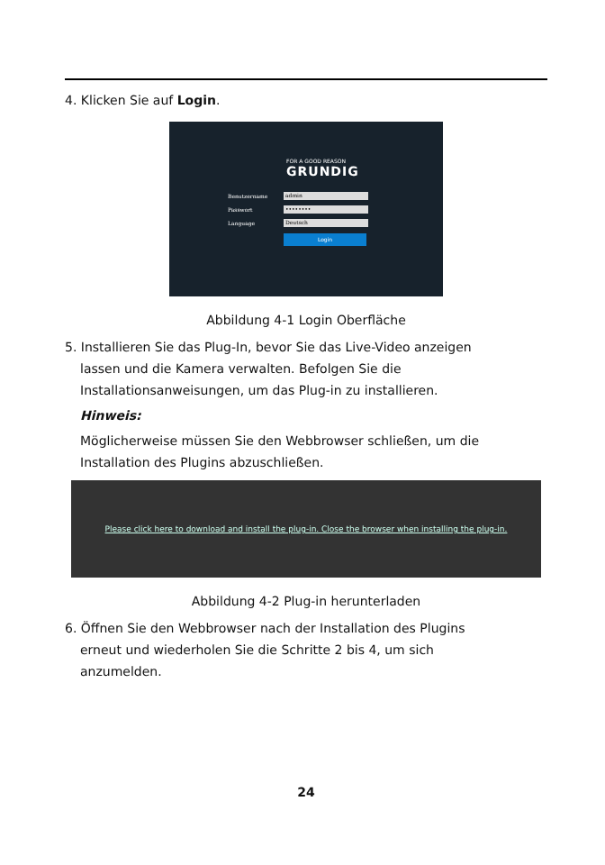4. Klicken Sie auf Login.
FOR A GOOD REASON
GRUNDIG
Benutzername admin
Passwort ••••••••
Language Deutsch
Login
Abbildung 4-1 Login Oberfläche
5. Installieren Sie das Plug-In, bevor Sie das Live-Video anzeigen
lassen und die Kamera verwalten. Befolgen Sie die
Installationsanweisungen, um das Plug-in zu installieren.
Hinweis:
Möglicherweise müssen Sie den Webbrowser schließen, um die
Installation des Plugins abzuschließen.
Please click here to download and install the plug-in. Close the browser when installing the plug-in.
Abbildung 4-2 Plug-in herunterladen
6. Öffnen Sie den Webbrowser nach der Installation des Plugins
erneut und wiederholen Sie die Schritte 2 bis 4, um sich
anzumelden.
24